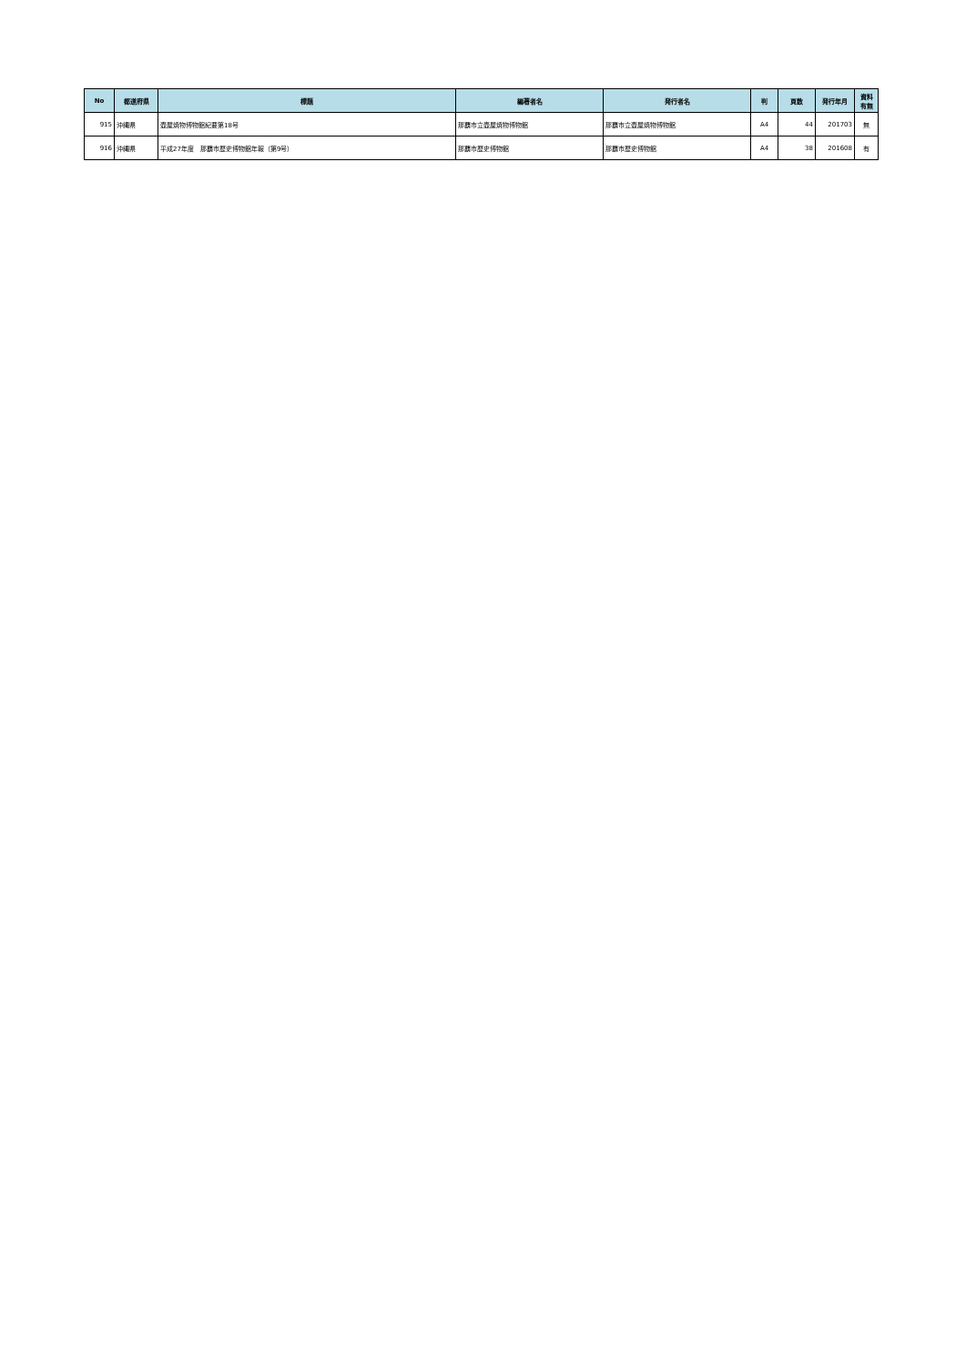| No | 都道府県 | 標題 | 編著者名 | 発行者名 | 判 | 頁数 | 発行年月 | 資料 有無 |
| --- | --- | --- | --- | --- | --- | --- | --- | --- |
| 915 | 沖縄県 | 壺屋焼物博物館紀要第18号 | 那覇市立壺屋焼物博物館 | 那覇市立壺屋焼物博物館 | A4 | 44 | 201703 | 無 |
| 916 | 沖縄県 | 平成27年度 那覇市歴史博物館年報（第9号） | 那覇市歴史博物館 | 那覇市歴史博物館 | A4 | 38 | 201608 | 有 |